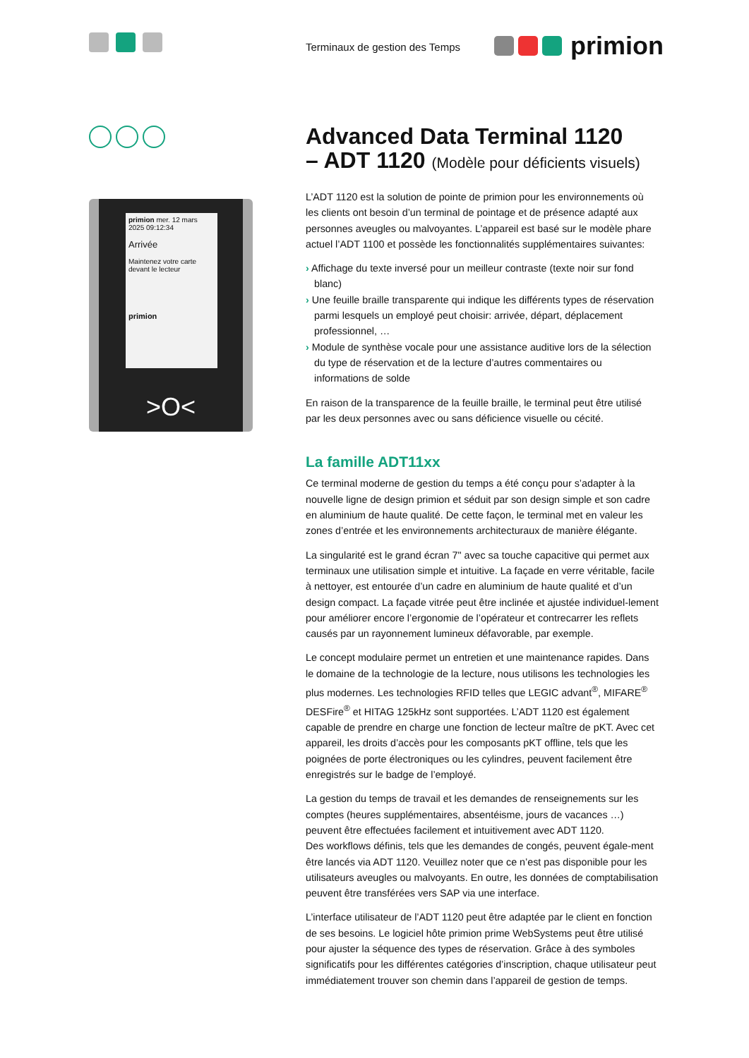Terminaux de gestion des Temps
primion
primion mer. 12 mars 2025 09:12:34
Arrivée
Maintenez votre carte devant le lecteur
primion
>O<
Advanced Data Terminal 1120
– ADT 1120 (Modèle pour déficients visuels)
L’ADT 1120 est la solution de pointe de primion pour les environnements où les clients ont besoin d’un terminal de pointage et de présence adapté aux personnes aveugles ou malvoyantes. L’appareil est basé sur le modèle phare actuel l’ADT 1100 et possède les fonctionnalités supplémentaires suivantes:
› Affichage du texte inversé pour un meilleur contraste (texte noir sur fond blanc)
› Une feuille braille transparente qui indique les différents types de réservation parmi lesquels un employé peut choisir: arrivée, départ, déplacement professionnel, …
› Module de synthèse vocale pour une assistance auditive lors de la sélection du type de réservation et de la lecture d’autres commentaires ou informations de solde
En raison de la transparence de la feuille braille, le terminal peut être utilisé par les deux personnes avec ou sans déficience visuelle ou cécité.
La famille ADT11xx
Ce terminal moderne de gestion du temps a été conçu pour s’adapter à la nouvelle ligne de design primion et séduit par son design simple et son cadre en aluminium de haute qualité. De cette façon, le terminal met en valeur les zones d’entrée et les environnements architecturaux de manière élégante.
La singularité est le grand écran 7" avec sa touche capacitive qui permet aux terminaux une utilisation simple et intuitive. La façade en verre véritable, facile à nettoyer, est entourée d’un cadre en aluminium de haute qualité et d’un design compact. La façade vitrée peut être inclinée et ajustée individuel-lement pour améliorer encore l’ergonomie de l’opérateur et contrecarrer les reflets causés par un rayonnement lumineux défavorable, par exemple.
Le concept modulaire permet un entretien et une maintenance rapides. Dans le domaine de la technologie de la lecture, nous utilisons les technologies les plus modernes. Les technologies RFID telles que LEGIC advant<sup>®</sup>, MIFARE<sup>®</sup> DESFire<sup>®</sup> et HITAG 125kHz sont supportées. L’ADT 1120 est également capable de prendre en charge une fonction de lecteur maître de pKT. Avec cet appareil, les droits d’accès pour les composants pKT offline, tels que les poignées de porte électroniques ou les cylindres, peuvent facilement être enregistrés sur le badge de l’employé.
La gestion du temps de travail et les demandes de renseignements sur les comptes (heures supplémentaires, absentéisme, jours de vacances …) peuvent être effectuées facilement et intuitivement avec ADT 1120.
Des workflows définis, tels que les demandes de congés, peuvent égale-ment être lancés via ADT 1120. Veuillez noter que ce n’est pas disponible pour les utilisateurs aveugles ou malvoyants. En outre, les données de comptabilisation peuvent être transférées vers SAP via une interface.
L’interface utilisateur de l’ADT 1120 peut être adaptée par le client en fonction de ses besoins. Le logiciel hôte primion prime WebSystems peut être utilisé pour ajuster la séquence des types de réservation. Grâce à des symboles significatifs pour les différentes catégories d’inscription, chaque utilisateur peut immédiatement trouver son chemin dans l’appareil de gestion de temps.